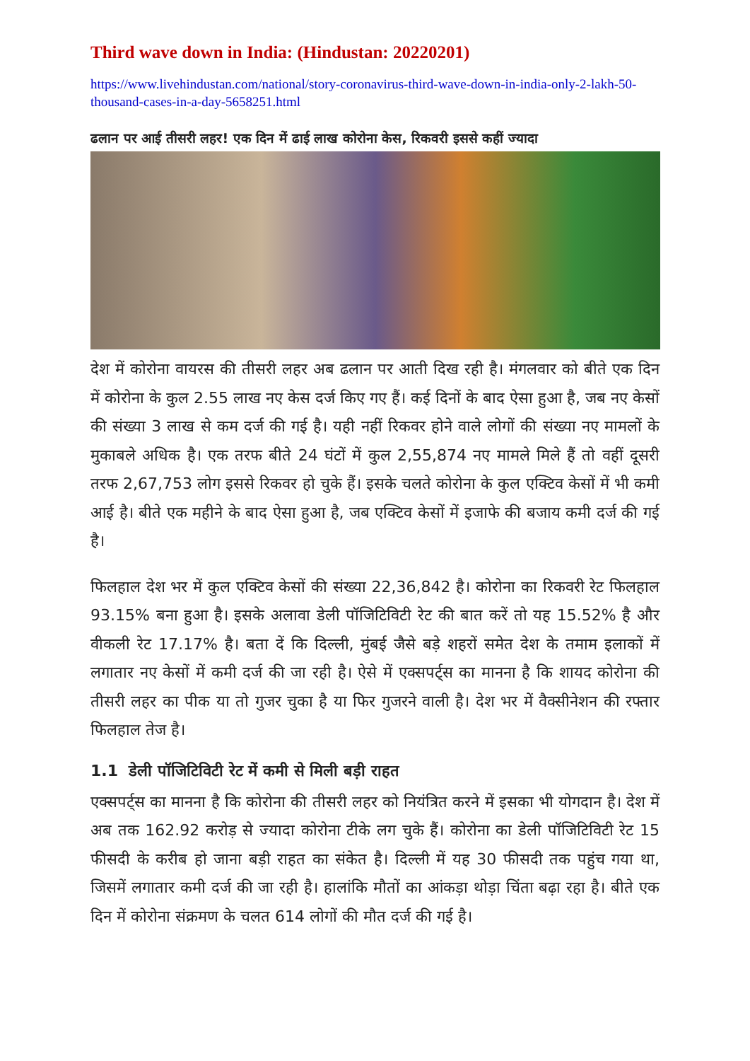Third wave down in India: (Hindustan: 20220201)
https://www.livehindustan.com/national/story-coronavirus-third-wave-down-in-india-only-2-lakh-50-thousand-cases-in-a-day-5658251.html
ढलान पर आई तीसरी लहर! एक दिन में ढाई लाख कोरोना केस, रिकवरी इससे कहीं ज्यादा
देश में कोरोना वायरस की तीसरी लहर अब ढलान पर आती दिख रही है। मंगलवार को बीते एक दिन में कोरोना के कुल 2.55 लाख नए केस दर्ज किए गए हैं। कई दिनों के बाद ऐसा हुआ है, जब नए केसों की संख्या 3 लाख से कम दर्ज की गई है। यही नहीं रिकवर होने वाले लोगों की संख्या नए मामलों के मुकाबले अधिक है। एक तरफ बीते 24 घंटों में कुल 2,55,874 नए मामले मिले हैं तो वहीं दूसरी तरफ 2,67,753 लोग इससे रिकवर हो चुके हैं। इसके चलते कोरोना के कुल एक्टिव केसों में भी कमी आई है। बीते एक महीने के बाद ऐसा हुआ है, जब एक्टिव केसों में इजाफे की बजाय कमी दर्ज की गई है।
फिलहाल देश भर में कुल एक्टिव केसों की संख्या 22,36,842 है। कोरोना का रिकवरी रेट फिलहाल 93.15% बना हुआ है। इसके अलावा डेली पॉजिटिविटी रेट की बात करें तो यह 15.52% है और वीकली रेट 17.17% है। बता दें कि दिल्ली, मुंबई जैसे बड़े शहरों समेत देश के तमाम इलाकों में लगातार नए केसों में कमी दर्ज की जा रही है। ऐसे में एक्सपर्ट्स का मानना है कि शायद कोरोना की तीसरी लहर का पीक या तो गुजर चुका है या फिर गुजरने वाली है। देश भर में वैक्सीनेशन की रफ्तार फिलहाल तेज है।
1.1 डेली पॉजिटिविटी रेट में कमी से मिली बड़ी राहत
एक्सपर्ट्स का मानना है कि कोरोना की तीसरी लहर को नियंत्रित करने में इसका भी योगदान है। देश में अब तक 162.92 करोड़ से ज्यादा कोरोना टीके लग चुके हैं। कोरोना का डेली पॉजिटिविटी रेट 15 फीसदी के करीब हो जाना बड़ी राहत का संकेत है। दिल्ली में यह 30 फीसदी तक पहुंच गया था, जिसमें लगातार कमी दर्ज की जा रही है। हालांकि मौतों का आंकड़ा थोड़ा चिंता बढ़ा रहा है। बीते एक दिन में कोरोना संक्रमण के चलत 614 लोगों की मौत दर्ज की गई है।